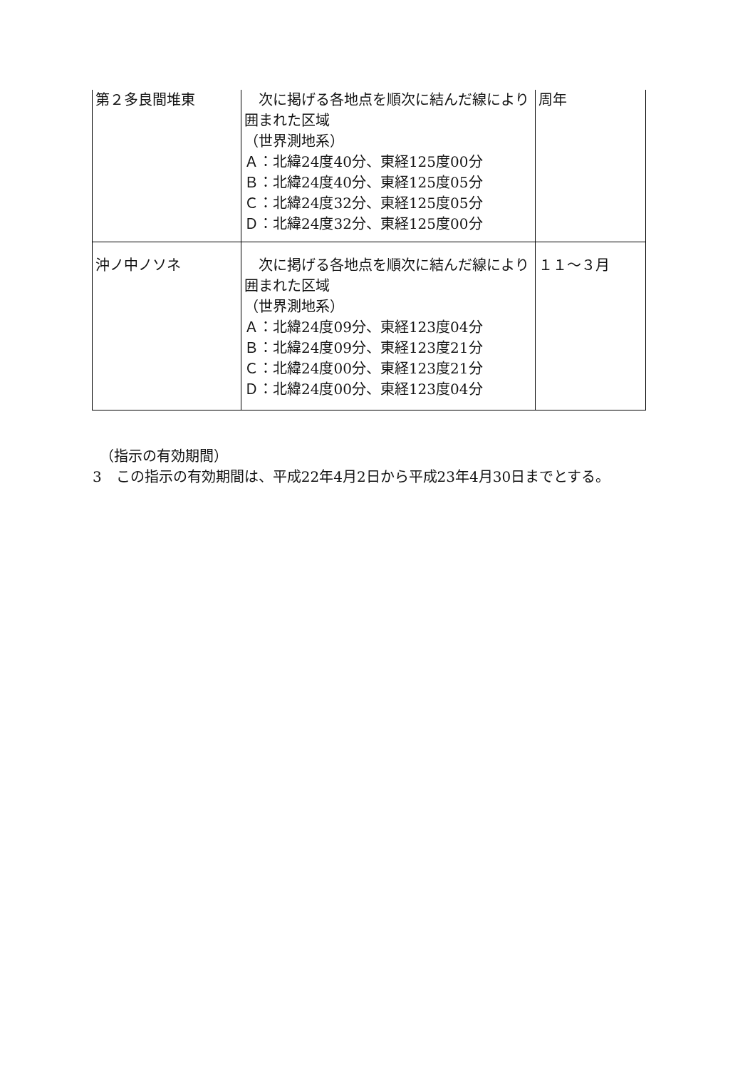| 第２多良間堆東 | 次に掲げる各地点を順次に結んだ線により囲まれた区域 （世界測地系） Ａ：北緯24度40分、東経125度00分 Ｂ：北緯24度40分、東経125度05分 Ｃ：北緯24度32分、東経125度05分 Ｄ：北緯24度32分、東経125度00分 | 周年 |
| 沖ノ中ノソネ | 次に掲げる各地点を順次に結んだ線により囲まれた区域 （世界測地系） Ａ：北緯24度09分、東経123度04分 Ｂ：北緯24度09分、東経123度21分 Ｃ：北緯24度00分、東経123度21分 Ｄ：北緯24度00分、東経123度04分 | １１～３月 |
　（指示の有効期間）
3　この指示の有効期間は、平成22年4月2日から平成23年4月30日までとする。